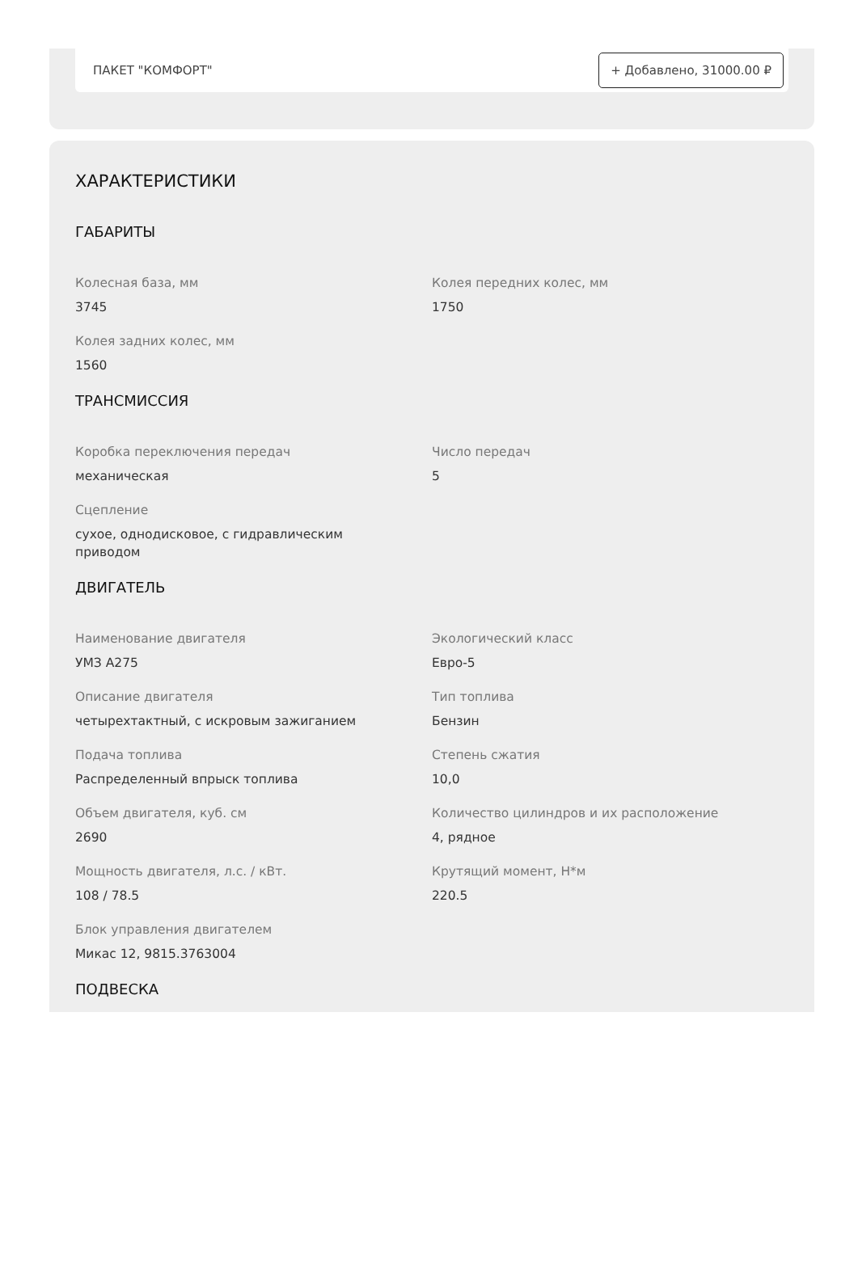ПАКЕТ "КОМФОРТ" + Добавлено, 31000.00 ₽
ХАРАКТЕРИСТИКИ
ГАБАРИТЫ
Колесная база, мм
3745
Колея передних колес, мм
1750
Колея задних колес, мм
1560
ТРАНСМИССИЯ
Коробка переключения передач
механическая
Число передач
5
Сцепление
сухое, однодисковое, с гидравлическим
приводом
ДВИГАТЕЛЬ
Наименование двигателя
УМЗ А275
Экологический класс
Евро-5
Описание двигателя
четырехтактный, с искровым зажиганием
Тип топлива
Бензин
Подача топлива
Распределенный впрыск топлива
Степень сжатия
10,0
Объем двигателя, куб. см
2690
Количество цилиндров и их расположение
4, рядное
Мощность двигателя, л.с. / кВт.
108 / 78.5
Крутящий момент, Н*м
220.5
Блок управления двигателем
Микас 12, 9815.3763004
ПОДВЕСКА